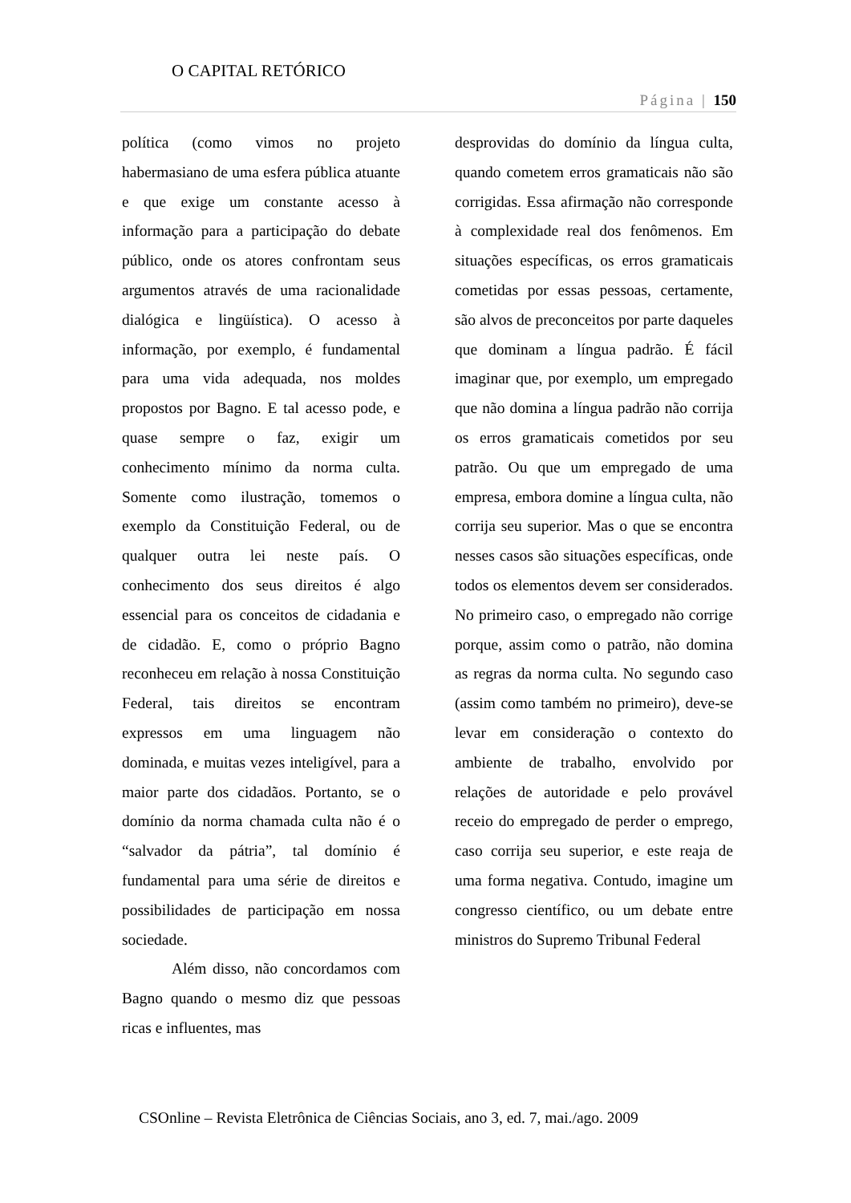O CAPITAL RETÓRICO
Página | 150
política (como vimos no projeto habermasiano de uma esfera pública atuante e que exige um constante acesso à informação para a participação do debate público, onde os atores confrontam seus argumentos através de uma racionalidade dialógica e lingüística). O acesso à informação, por exemplo, é fundamental para uma vida adequada, nos moldes propostos por Bagno. E tal acesso pode, e quase sempre o faz, exigir um conhecimento mínimo da norma culta. Somente como ilustração, tomemos o exemplo da Constituição Federal, ou de qualquer outra lei neste país. O conhecimento dos seus direitos é algo essencial para os conceitos de cidadania e de cidadão. E, como o próprio Bagno reconheceu em relação à nossa Constituição Federal, tais direitos se encontram expressos em uma linguagem não dominada, e muitas vezes inteligível, para a maior parte dos cidadãos. Portanto, se o domínio da norma chamada culta não é o “salvador da pátria”, tal domínio é fundamental para uma série de direitos e possibilidades de participação em nossa sociedade.
Além disso, não concordamos com Bagno quando o mesmo diz que pessoas ricas e influentes, mas
desprovidas do domínio da língua culta, quando cometem erros gramaticais não são corrigidas. Essa afirmação não corresponde à complexidade real dos fenômenos. Em situações específicas, os erros gramaticais cometidas por essas pessoas, certamente, são alvos de preconceitos por parte daqueles que dominam a língua padrão. É fácil imaginar que, por exemplo, um empregado que não domina a língua padrão não corrija os erros gramaticais cometidos por seu patrão. Ou que um empregado de uma empresa, embora domine a língua culta, não corrija seu superior. Mas o que se encontra nesses casos são situações específicas, onde todos os elementos devem ser considerados. No primeiro caso, o empregado não corrige porque, assim como o patrão, não domina as regras da norma culta. No segundo caso (assim como também no primeiro), deve-se levar em consideração o contexto do ambiente de trabalho, envolvido por relações de autoridade e pelo provável receio do empregado de perder o emprego, caso corrija seu superior, e este reaja de uma forma negativa. Contudo, imagine um congresso científico, ou um debate entre ministros do Supremo Tribunal Federal
CSOnline – Revista Eletrônica de Ciências Sociais, ano 3, ed. 7, mai./ago. 2009